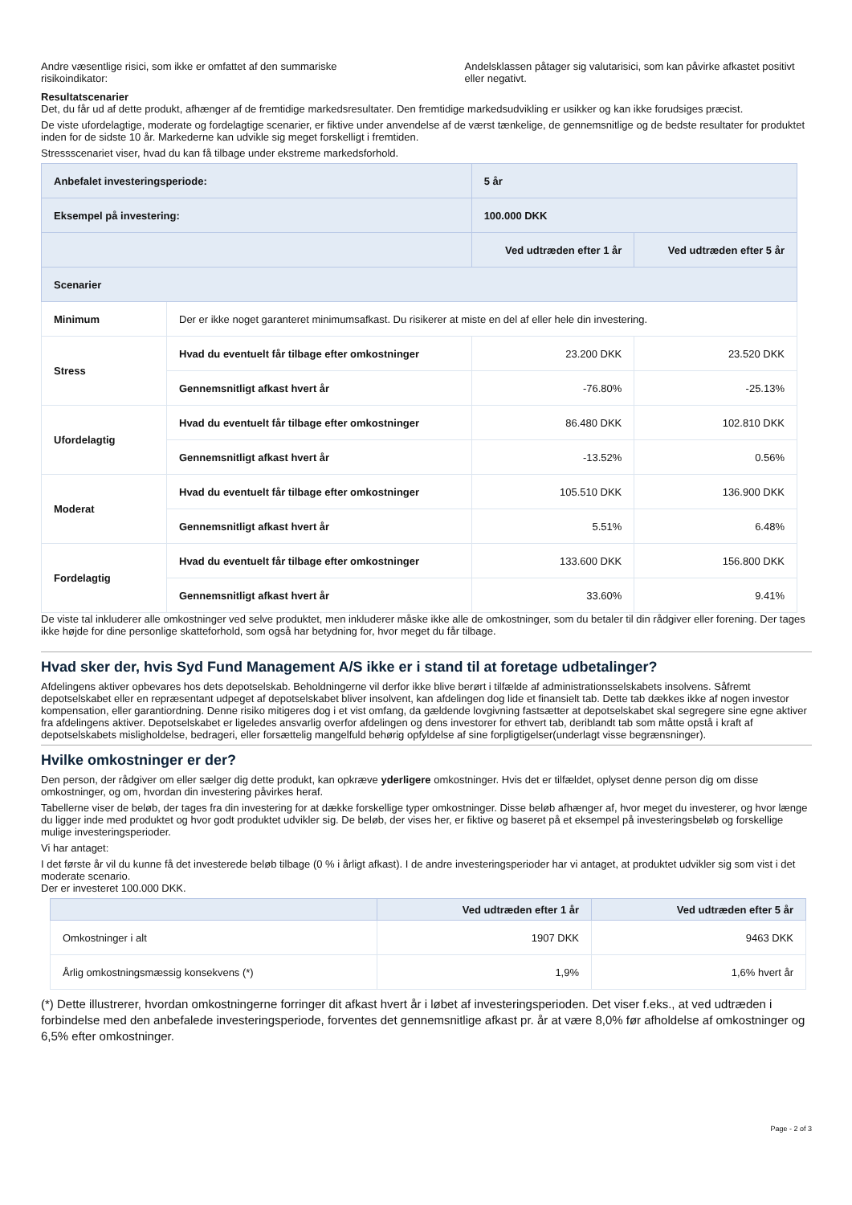Andre væsentlige risici, som ikke er omfattet af den summariske risikoindikator:
Andelsklassen påtager sig valutarisici, som kan påvirke afkastet positivt eller negativt.
Resultatscenarier
Det, du får ud af dette produkt, afhænger af de fremtidige markedsresultater. Den fremtidige markedsudvikling er usikker og kan ikke forudsiges præcist.
De viste ufordelagtige, moderate og fordelagtige scenarier, er fiktive under anvendelse af de værst tænkelige, de gennemsnitlige og de bedste resultater for produktet inden for de sidste 10 år. Markederne kan udvikle sig meget forskelligt i fremtiden.
Stressscenariet viser, hvad du kan få tilbage under ekstreme markedsforhold.
| Anbefalet investeringsperiode: | | 5 år | |
| Eksempel på investering: | | 100.000 DKK | |
| | | Ved udtræden efter 1 år | Ved udtræden efter 5 år |
| Scenarier | | | |
| Minimum | Der er ikke noget garanteret minimumsafkast. Du risikerer at miste en del af eller hele din investering. | | |
| Stress | Hvad du eventuelt får tilbage efter omkostninger | 23.200 DKK | 23.520 DKK |
| | Gennemsnitligt afkast hvert år | -76.80% | -25.13% |
| Ufordelagtig | Hvad du eventuelt får tilbage efter omkostninger | 86.480 DKK | 102.810 DKK |
| | Gennemsnitligt afkast hvert år | -13.52% | 0.56% |
| Moderat | Hvad du eventuelt får tilbage efter omkostninger | 105.510 DKK | 136.900 DKK |
| | Gennemsnitligt afkast hvert år | 5.51% | 6.48% |
| Fordelagtig | Hvad du eventuelt får tilbage efter omkostninger | 133.600 DKK | 156.800 DKK |
| | Gennemsnitligt afkast hvert år | 33.60% | 9.41% |
De viste tal inkluderer alle omkostninger ved selve produktet, men inkluderer måske ikke alle de omkostninger, som du betaler til din rådgiver eller forening. Der tages ikke højde for dine personlige skatteforhold, som også har betydning for, hvor meget du får tilbage.
Hvad sker der, hvis Syd Fund Management A/S ikke er i stand til at foretage udbetalinger?
Afdelingens aktiver opbevares hos dets depotselskab. Beholdningerne vil derfor ikke blive berørt i tilfælde af administrationsselskabets insolvens. Såfremt depotselskabet eller en repræsentant udpeget af depotselskabet bliver insolvent, kan afdelingen dog lide et finansielt tab. Dette tab dækkes ikke af nogen investor kompensation, eller garantiordning. Denne risiko mitigeres dog i et vist omfang, da gældende lovgivning fastsætter at depotselskabet skal segregere sine egne aktiver fra afdelingens aktiver. Depotselskabet er ligeledes ansvarlig overfor afdelingen og dens investorer for ethvert tab, deriblandt tab som måtte opstå i kraft af depotselskabets misligholdelse, bedrageri, eller forsættelig mangelfuld behørig opfyldelse af sine forpligtigelser(underlagt visse begrænsninger).
Hvilke omkostninger er der?
Den person, der rådgiver om eller sælger dig dette produkt, kan opkræve yderligere omkostninger. Hvis det er tilfældet, oplyset denne person dig om disse omkostninger, og om, hvordan din investering påvirkes heraf.
Tabellerne viser de beløb, der tages fra din investering for at dække forskellige typer omkostninger. Disse beløb afhænger af, hvor meget du investerer, og hvor længe du ligger inde med produktet og hvor godt produktet udvikler sig. De beløb, der vises her, er fiktive og baseret på et eksempel på investeringsbeløb og forskellige mulige investeringsperioder.
Vi har antaget:
I det første år vil du kunne få det investerede beløb tilbage (0 % i årligt afkast). I de andre investeringsperioder har vi antaget, at produktet udvikler sig som vist i det moderate scenario.
Der er investeret 100.000 DKK.
| | Ved udtræden efter 1 år | Ved udtræden efter 5 år |
| --- | --- | --- |
| Omkostninger i alt | 1907 DKK | 9463 DKK |
| Årlig omkostningsmæssig konsekvens (*) | 1,9% | 1,6% hvert år |
(*) Dette illustrerer, hvordan omkostningerne forringer dit afkast hvert år i løbet af investeringsperioden. Det viser f.eks., at ved udtræden i forbindelse med den anbefalede investeringsperiode, forventes det gennemsnitlige afkast pr. år at være 8,0% før afholdelse af omkostninger og 6,5% efter omkostninger.
Page - 2 of 3